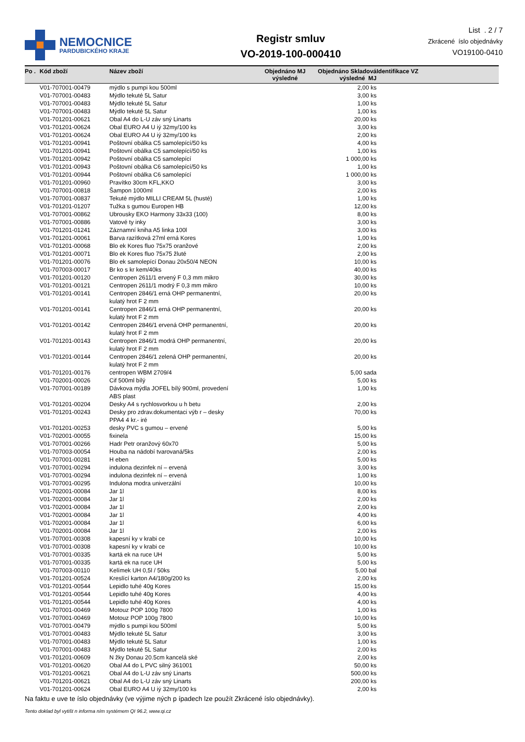NEMOCNICE
PARDUBICKÉHO KRAJE
Registr smluv
VO-2019-100-000410
List . 2 / 7
Zkrácené íslo objednávky
VO19100-0410
| Po . | Kód zboží | Název zboží | Objednáno MJ výsledné | Objednáno Skladová výsledné MJ | Identifikace VZ |
| --- | --- | --- | --- | --- | --- |
| | V01-707001-00479 | mýdlo s pumpi kou 500ml | | 2,00 ks | |
| | V01-707001-00483 | Mýdlo tekuté 5L Satur | | 3,00 ks | |
| | V01-707001-00483 | Mýdlo tekuté 5L Satur | | 1,00 ks | |
| | V01-707001-00483 | Mýdlo tekuté 5L Satur | | 1,00 ks | |
| | V01-701201-00621 | Obal A4 do L-U záv sný Linarts | | 20,00 ks | |
| | V01-701201-00624 | Obal EURO A4 U iý 32my/100 ks | | 3,00 ks | |
| | V01-701201-00624 | Obal EURO A4 U iý 32my/100 ks | | 2,00 ks | |
| | V01-701201-00941 | Poštovní obálka C5 samolepící/50 ks | | 4,00 ks | |
| | V01-701201-00941 | Poštovní obálka C5 samolepící/50 ks | | 1,00 ks | |
| | V01-701201-00942 | Poštovní obálka C5 samolepící | | 1 000,00 ks | |
| | V01-701201-00943 | Poštovní obálka C6 samolepící/50 ks | | 1,00 ks | |
| | V01-701201-00944 | Poštovní obálka C6 samolepící | | 1 000,00 ks | |
| | V01-701201-00960 | Pravítko 30cm KFL,KKO | | 3,00 ks | |
| | V01-707001-00818 | Šampon 1000ml | | 2,00 ks | |
| | V01-707001-00837 | Tekuté mýdlo MILLI CREAM 5L (husté) | | 1,00 ks | |
| | V01-701201-01207 | Tužka s gumou Europen HB | | 12,00 ks | |
| | V01-707001-00862 | Ubrousky EKO Harmony 33x33 (100) | | 8,00 ks | |
| | V01-707001-00886 | Vatové ty inky | | 3,00 ks | |
| | V01-701201-01241 | Záznamní kniha A5 linka 100l | | 3,00 ks | |
| | V01-701201-00061 | Barva razítková 27ml erná Kores | | 1,00 ks | |
| | V01-701201-00068 | Blo ek Kores fluo 75x75 oranžové | | 2,00 ks | |
| | V01-701201-00071 | Blo ek Kores fluo 75x75 žluté | | 2,00 ks | |
| | V01-701201-00076 | Blo ek samolepící Donau 20x50/4 NEON | | 10,00 ks | |
| | V01-707003-00017 | Br ko s kr kem/40ks | | 40,00 ks | |
| | V01-701201-00120 | Centropen 2611/1 ervený F 0,3 mm mikro | | 30,00 ks | |
| | V01-701201-00121 | Centropen 2611/1 modrý F 0,3 mm mikro | | 10,00 ks | |
| | V01-701201-00141 | Centropen 2846/1 erná OHP permanentní, kulatý hrot F 2 mm | | 20,00 ks | |
| | V01-701201-00141 | Centropen 2846/1 erná OHP permanentní, kulatý hrot F 2 mm | | 20,00 ks | |
| | V01-701201-00142 | Centropen 2846/1 ervená OHP permanentní, kulatý hrot F 2 mm | | 20,00 ks | |
| | V01-701201-00143 | Centropen 2846/1 modrá OHP permanentní, kulatý hrot F 2 mm | | 20,00 ks | |
| | V01-701201-00144 | Centropen 2846/1 zelená OHP permanentní, kulatý hrot F 2 mm | | 20,00 ks | |
| | V01-701201-00176 | centropen WBM 2709/4 | | 5,00 sada | |
| | V01-702001-00026 | Cif 500ml bílý | | 5,00 ks | |
| | V01-707001-00189 | Dávkova mýdla JOFEL bílý 900ml, provedení ABS plast | | 1,00 ks | |
| | V01-701201-00204 | Desky A4 s rychlosvorkou u h betu | | 2,00 ks | |
| | V01-701201-00243 | Desky pro zdrav.dokumentaci výb r – desky PPA4 4 kr.- iré | | 70,00 ks | |
| | V01-701201-00253 | desky PVC s gumou – ervené | | 5,00 ks | |
| | V01-702001-00055 | fixinela | | 15,00 ks | |
| | V01-707001-00266 | Hadr Petr oranžový 60x70 | | 5,00 ks | |
| | V01-707003-00054 | Houba na nádobí tvarovaná/5ks | | 2,00 ks | |
| | V01-707001-00281 | H eben | | 5,00 ks | |
| | V01-707001-00294 | indulona dezinfek ní – ervená | | 3,00 ks | |
| | V01-707001-00294 | indulona dezinfek ní – ervená | | 1,00 ks | |
| | V01-707001-00295 | Indulona modra univerzální | | 10,00 ks | |
| | V01-702001-00084 | Jar 1l | | 8,00 ks | |
| | V01-702001-00084 | Jar 1l | | 2,00 ks | |
| | V01-702001-00084 | Jar 1l | | 2,00 ks | |
| | V01-702001-00084 | Jar 1l | | 4,00 ks | |
| | V01-702001-00084 | Jar 1l | | 6,00 ks | |
| | V01-702001-00084 | Jar 1l | | 2,00 ks | |
| | V01-707001-00308 | kapesní ky v krabi ce | | 10,00 ks | |
| | V01-707001-00308 | kapesní ky v krabi ce | | 10,00 ks | |
| | V01-707001-00335 | kartá ek na ruce UH | | 5,00 ks | |
| | V01-707001-00335 | kartá ek na ruce UH | | 5,00 ks | |
| | V01-707003-00110 | Kelímek UH 0,5l / 50ks | | 5,00 bal | |
| | V01-701201-00524 | Kreslící karton A4/180g/200 ks | | 2,00 ks | |
| | V01-701201-00544 | Lepidlo tuhé 40g Kores | | 15,00 ks | |
| | V01-701201-00544 | Lepidlo tuhé 40g Kores | | 4,00 ks | |
| | V01-701201-00544 | Lepidlo tuhé 40g Kores | | 4,00 ks | |
| | V01-707001-00469 | Motouz POP 100g 7800 | | 1,00 ks | |
| | V01-707001-00469 | Motouz POP 100g 7800 | | 10,00 ks | |
| | V01-707001-00479 | mýdlo s pumpi kou 500ml | | 5,00 ks | |
| | V01-707001-00483 | Mýdlo tekuté 5L Satur | | 3,00 ks | |
| | V01-707001-00483 | Mýdlo tekuté 5L Satur | | 1,00 ks | |
| | V01-707001-00483 | Mýdlo tekuté 5L Satur | | 2,00 ks | |
| | V01-701201-00609 | N žky Donau 20.5cm kancelá ské | | 2,00 ks | |
| | V01-701201-00620 | Obal A4 do L PVC silný 361001 | | 50,00 ks | |
| | V01-701201-00621 | Obal A4 do L-U záv sný Linarts | | 500,00 ks | |
| | V01-701201-00621 | Obal A4 do L-U záv sný Linarts | | 200,00 ks | |
| | V01-701201-00624 | Obal EURO A4 U iý 32my/100 ks | | 2,00 ks | |
Na faktu e uve te íslo objednávky (ve výjime ných p ípadech lze použít Zkrácené íslo objednávky).
Tento doklad byl vytišt n informa ním systémem QI 96.2, www.qi.cz